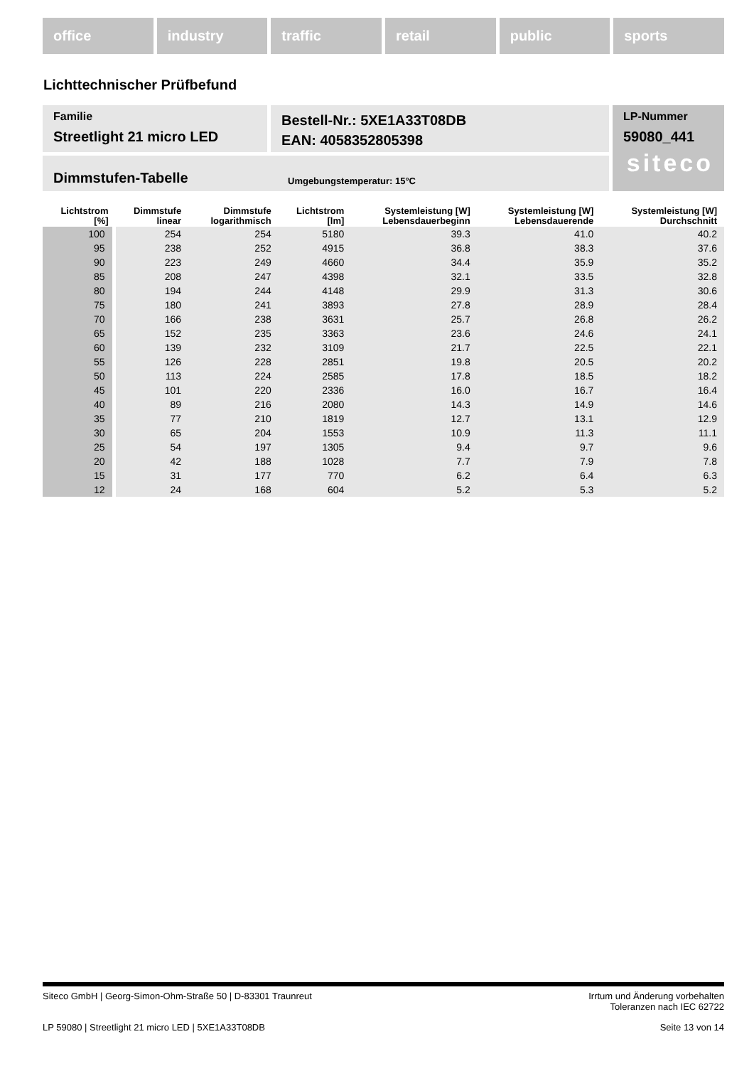office industry traffic retail public sports
Lichttechnischer Prüfbefund
Familie
Streetlight 21 micro LED
Bestell-Nr.: 5XE1A33T08DB
EAN: 4058352805398
LP-Nummer
59080_441
siteco
Dimmstufen-Tabelle Umgebungstemperatur: 15°C
| Lichtstrom [%] | Dimmstufe linear | Dimmstufe logarithmisch | Lichtstrom [lm] | Systemleistung [W] Lebensdauerbeginn | Systemleistung [W] Lebensdauerende | Systemleistung [W] Durchschnitt |
| --- | --- | --- | --- | --- | --- | --- |
| 100 | 254 | 254 | 5180 | 39.3 | 41.0 | 40.2 |
| 95 | 238 | 252 | 4915 | 36.8 | 38.3 | 37.6 |
| 90 | 223 | 249 | 4660 | 34.4 | 35.9 | 35.2 |
| 85 | 208 | 247 | 4398 | 32.1 | 33.5 | 32.8 |
| 80 | 194 | 244 | 4148 | 29.9 | 31.3 | 30.6 |
| 75 | 180 | 241 | 3893 | 27.8 | 28.9 | 28.4 |
| 70 | 166 | 238 | 3631 | 25.7 | 26.8 | 26.2 |
| 65 | 152 | 235 | 3363 | 23.6 | 24.6 | 24.1 |
| 60 | 139 | 232 | 3109 | 21.7 | 22.5 | 22.1 |
| 55 | 126 | 228 | 2851 | 19.8 | 20.5 | 20.2 |
| 50 | 113 | 224 | 2585 | 17.8 | 18.5 | 18.2 |
| 45 | 101 | 220 | 2336 | 16.0 | 16.7 | 16.4 |
| 40 | 89 | 216 | 2080 | 14.3 | 14.9 | 14.6 |
| 35 | 77 | 210 | 1819 | 12.7 | 13.1 | 12.9 |
| 30 | 65 | 204 | 1553 | 10.9 | 11.3 | 11.1 |
| 25 | 54 | 197 | 1305 | 9.4 | 9.7 | 9.6 |
| 20 | 42 | 188 | 1028 | 7.7 | 7.9 | 7.8 |
| 15 | 31 | 177 | 770 | 6.2 | 6.4 | 6.3 |
| 12 | 24 | 168 | 604 | 5.2 | 5.3 | 5.2 |
Siteco GmbH | Georg-Simon-Ohm-Straße 50 | D-83301 Traunreut Irrtum und Änderung vorbehalten
Toleranzen nach IEC 62722
LP 59080 | Streetlight 21 micro LED | 5XE1A33T08DB Seite 13 von 14